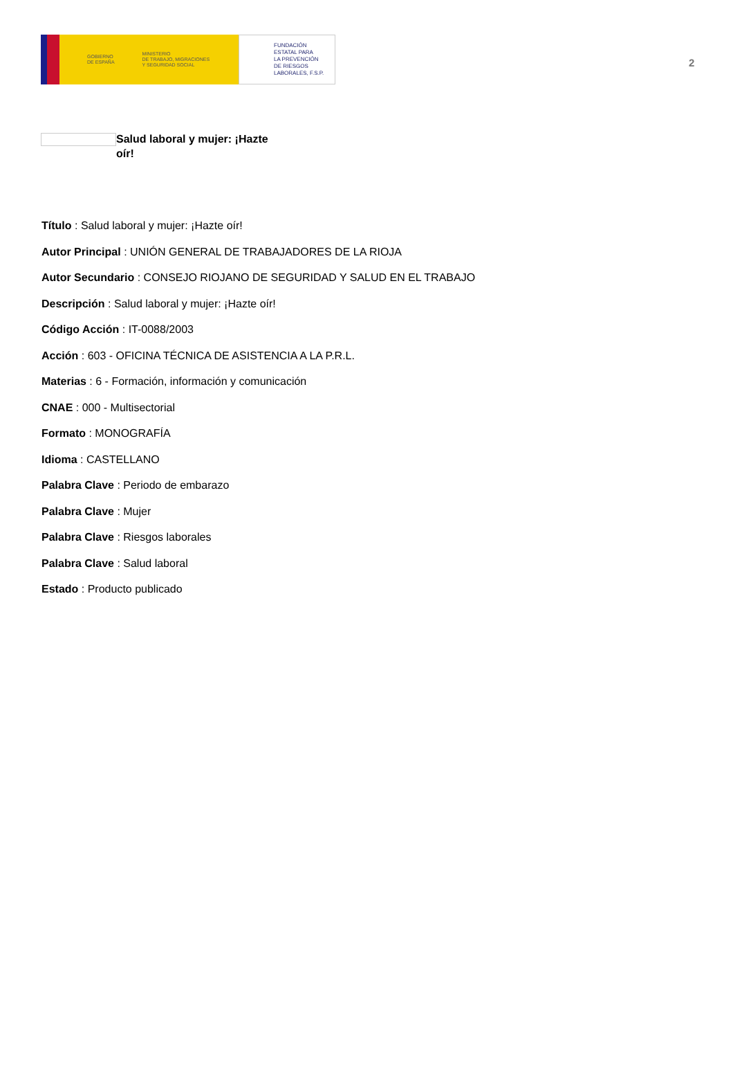GOBIERNO
DE ESPAÑA
MINISTERIO
DE TRABAJO, MIGRACIONES
Y SEGURIDAD SOCIAL
FUNDACIÓN
ESTATAL PARA
LA PREVENCIÓN
DE RIESGOS
LABORALES, F.S.P.
2
Salud laboral y mujer: ¡Hazte oír!
Título : Salud laboral y mujer: ¡Hazte oír!
Autor Principal : UNIÓN GENERAL DE TRABAJADORES DE LA RIOJA
Autor Secundario : CONSEJO RIOJANO DE SEGURIDAD Y SALUD EN EL TRABAJO
Descripción : Salud laboral y mujer: ¡Hazte oír!
Código Acción : IT-0088/2003
Acción : 603 - OFICINA TÉCNICA DE ASISTENCIA A LA P.R.L.
Materias : 6 - Formación, información y comunicación
CNAE : 000 - Multisectorial
Formato : MONOGRAFÍA
Idioma : CASTELLANO
Palabra Clave : Periodo de embarazo
Palabra Clave : Mujer
Palabra Clave : Riesgos laborales
Palabra Clave : Salud laboral
Estado : Producto publicado